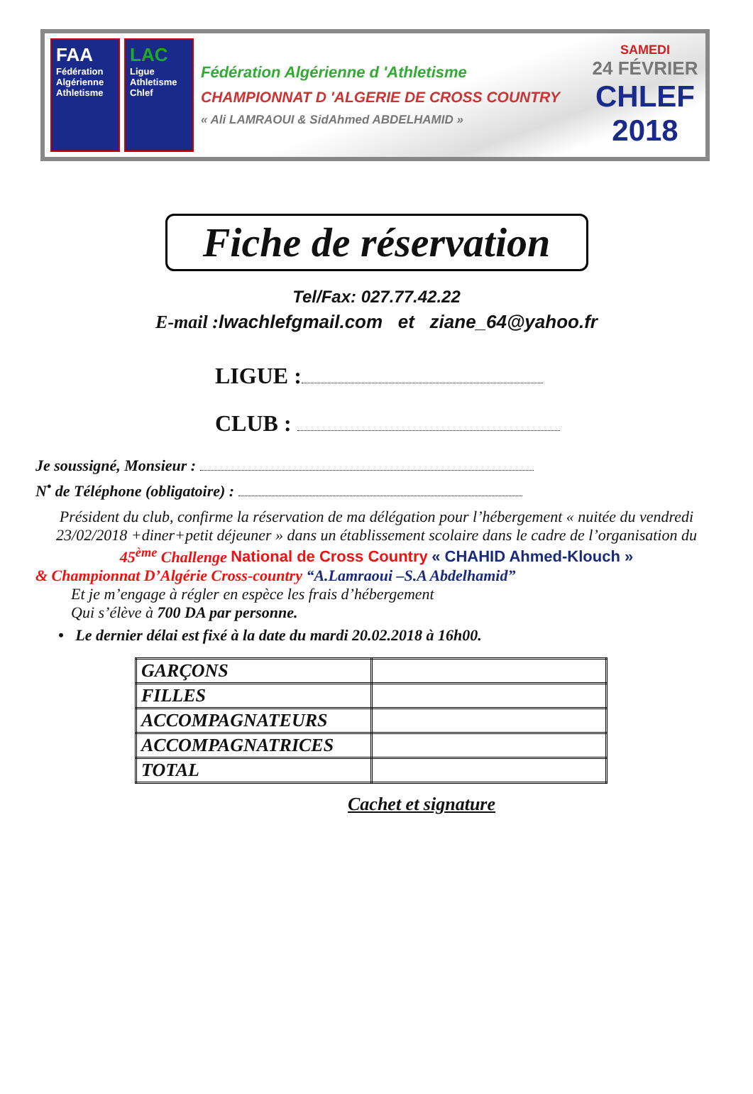FAA
Fédération Algérienne Athletisme
LAC
Ligue Athletisme Chlef
Fédération Algérienne d 'Athletisme
CHAMPIONNAT D 'ALGERIE DE CROSS COUNTRY
« Ali LAMRAOUI & SidAhmed ABDELHAMID »
SAMEDI
24 FÉVRIER
CHLEF
2018
Fiche de réservation
Tel/Fax: 027.77.42.22
E-mail : lwachlefgmail.com et ziane_64@yahoo.fr
LIGUE :
CLUB :
Je soussigné, Monsieur :
N<sup>•</sup> de Téléphone (obligatoire) :
Président du club, confirme la réservation de ma délégation pour l’hébergement « nuitée du vendredi 23/02/2018 +diner+petit déjeuner » dans un établissement scolaire dans le cadre de l’organisation du
45<sup>ème</sup> Challenge National de Cross Country « CHAHID Ahmed-Klouch »
& Championnat D’Algérie Cross-country “A.Lamraoui –S.A Abdelhamid”
Et je m’engage à régler en espèce les frais d’hébergement
Qui s’élève à 700 DA par personne.
• Le dernier délai est fixé à la date du mardi 20.02.2018 à 16h00.
| GARÇONS | |
| FILLES | |
| ACCOMPAGNATEURS | |
| ACCOMPAGNATRICES | |
| TOTAL | |
Cachet et signature